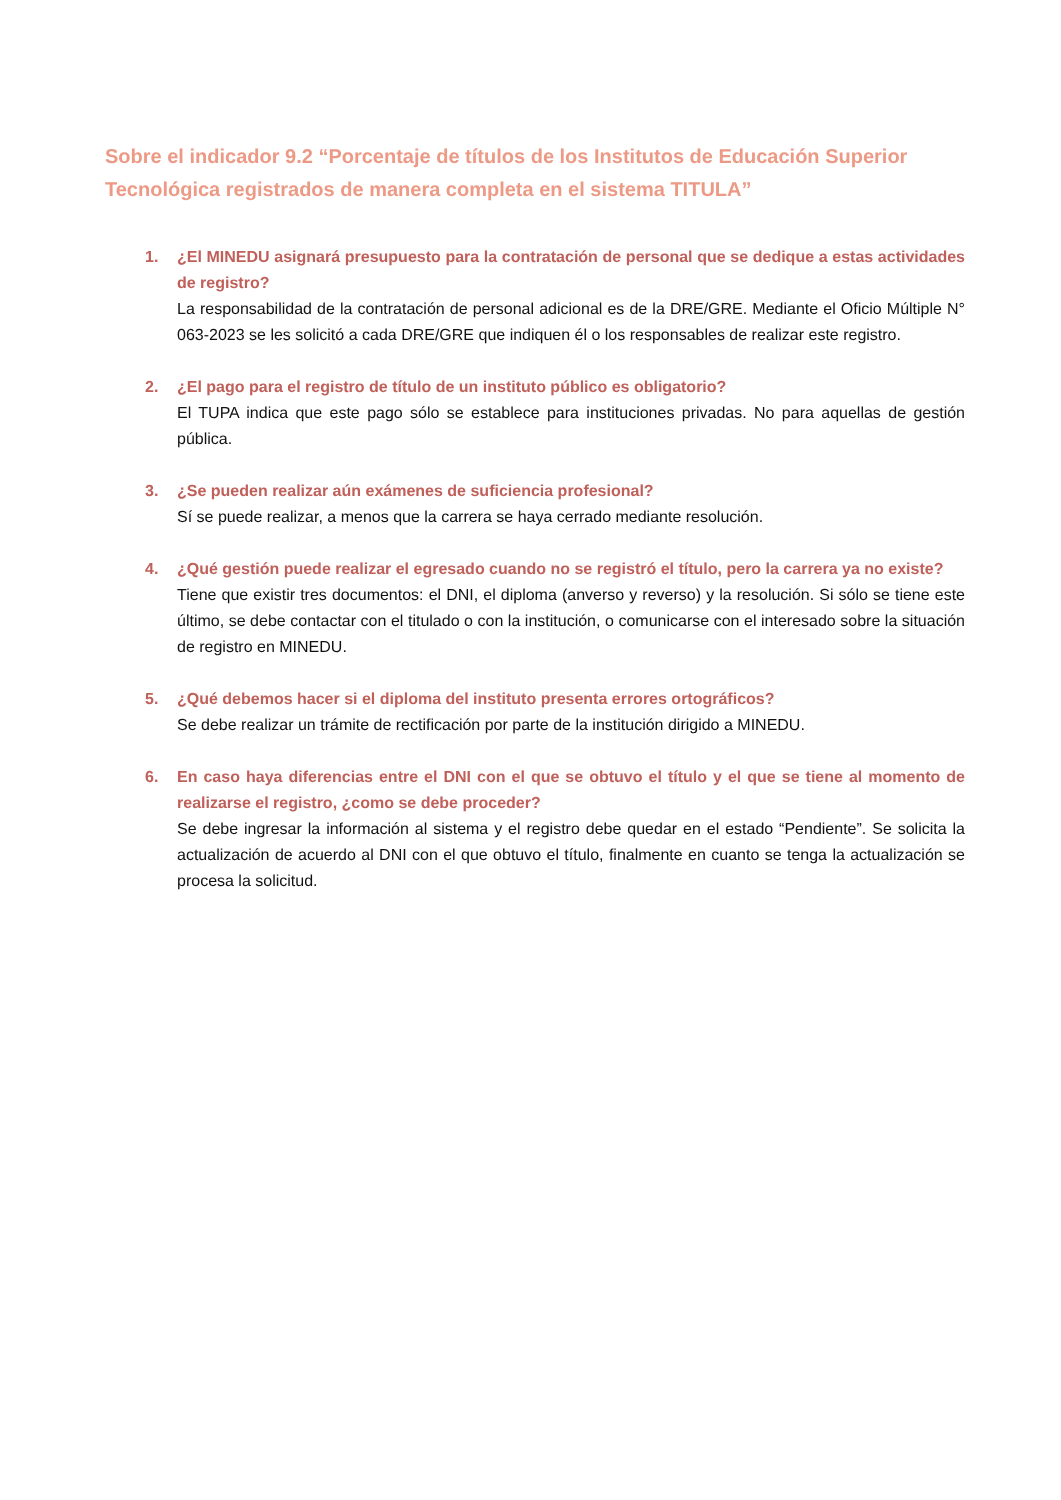Sobre el indicador 9.2 “Porcentaje de títulos de los Institutos de Educación Superior Tecnológica registrados de manera completa en el sistema TITULA”
1. ¿El MINEDU asignará presupuesto para la contratación de personal que se dedique a estas actividades de registro?
La responsabilidad de la contratación de personal adicional es de la DRE/GRE. Mediante el Oficio Múltiple N° 063-2023 se les solicitó a cada DRE/GRE que indiquen él o los responsables de realizar este registro.
2. ¿El pago para el registro de título de un instituto público es obligatorio?
El TUPA indica que este pago sólo se establece para instituciones privadas. No para aquellas de gestión pública.
3. ¿Se pueden realizar aún exámenes de suficiencia profesional?
Sí se puede realizar, a menos que la carrera se haya cerrado mediante resolución.
4. ¿Qué gestión puede realizar el egresado cuando no se registró el título, pero la carrera ya no existe?
Tiene que existir tres documentos: el DNI, el diploma (anverso y reverso) y la resolución. Si sólo se tiene este último, se debe contactar con el titulado o con la institución, o comunicarse con el interesado sobre la situación de registro en MINEDU.
5. ¿Qué debemos hacer si el diploma del instituto presenta errores ortográficos?
Se debe realizar un trámite de rectificación por parte de la institución dirigido a MINEDU.
6. En caso haya diferencias entre el DNI con el que se obtuvo el título y el que se tiene al momento de realizarse el registro, ¿como se debe proceder?
Se debe ingresar la información al sistema y el registro debe quedar en el estado “Pendiente”. Se solicita la actualización de acuerdo al DNI con el que obtuvo el título, finalmente en cuanto se tenga la actualización se procesa la solicitud.